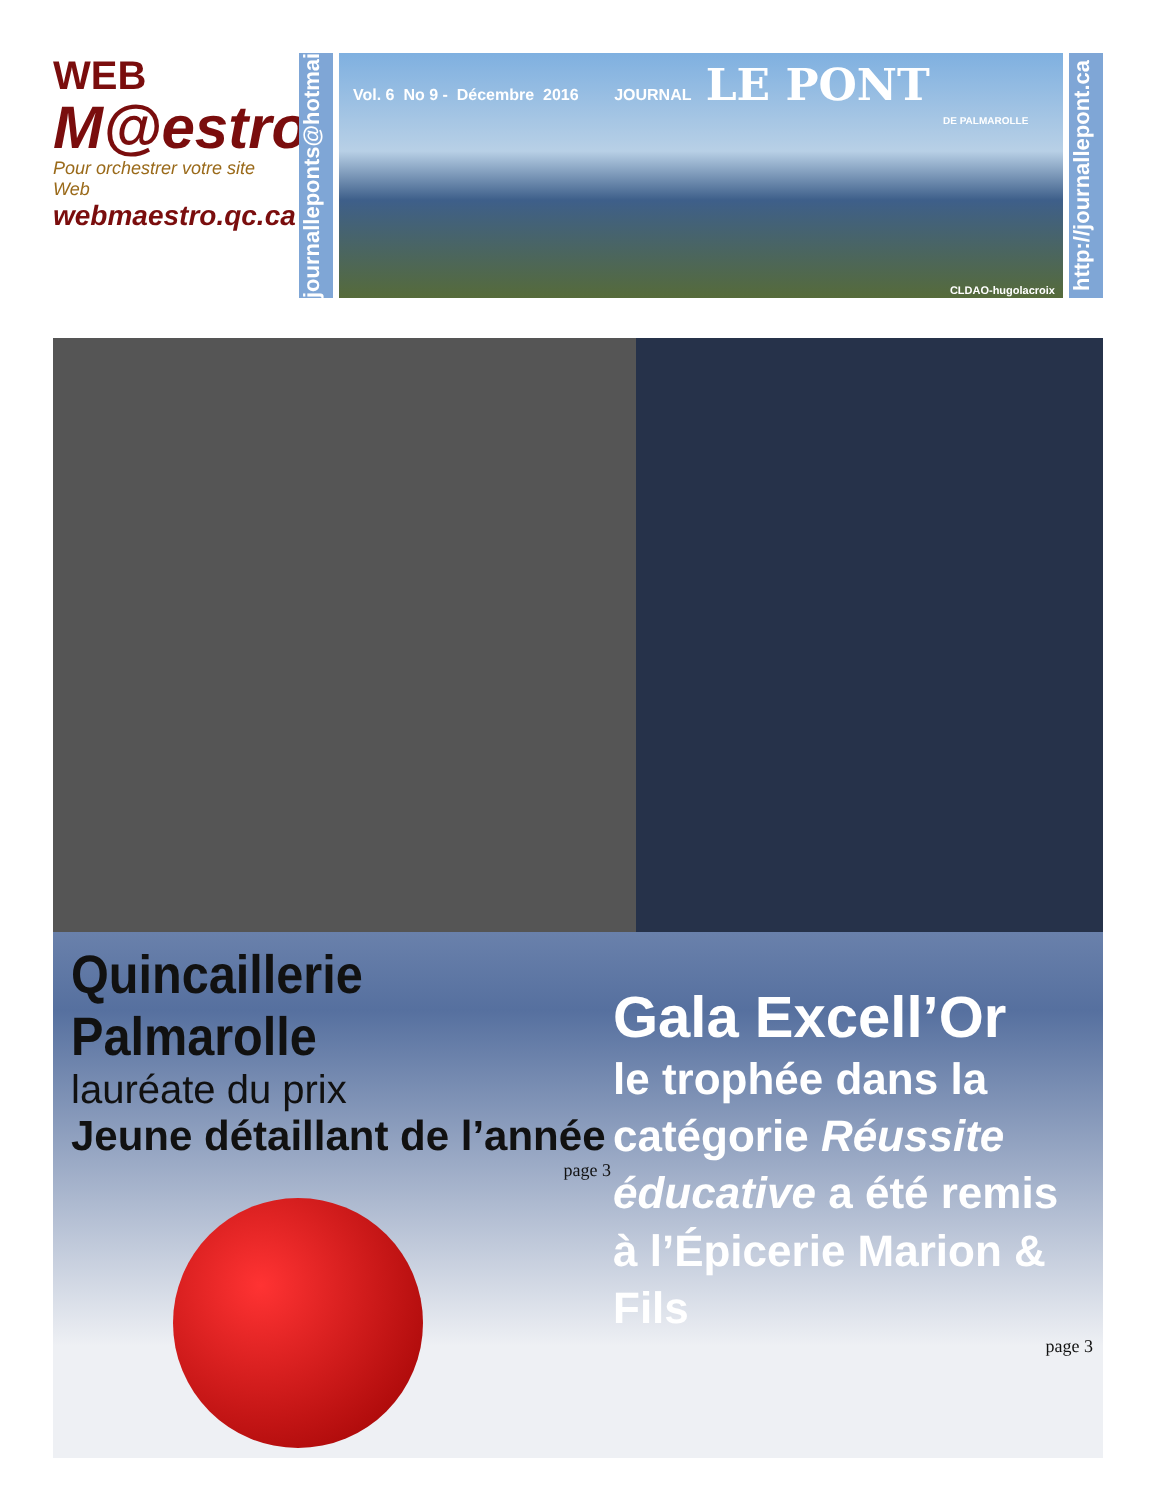WEB
M@estro
Pour orchestrer votre site Web
webmaestro.qc.ca
journalleponts@hotmail.com
Vol. 6 No 9 - Décembre 2016 JOURNAL LE PONT
DE PALMAROLLE
CLDAO-hugolacroix
http://journallepont.ca
Quincaillerie Palmarolle
lauréate du prix
Jeune détaillant de l’année
page 3
Gala Excell’Or
le trophée dans la catégorie Réussite éducative a été remis à l’Épicerie Marion & Fils
page 3